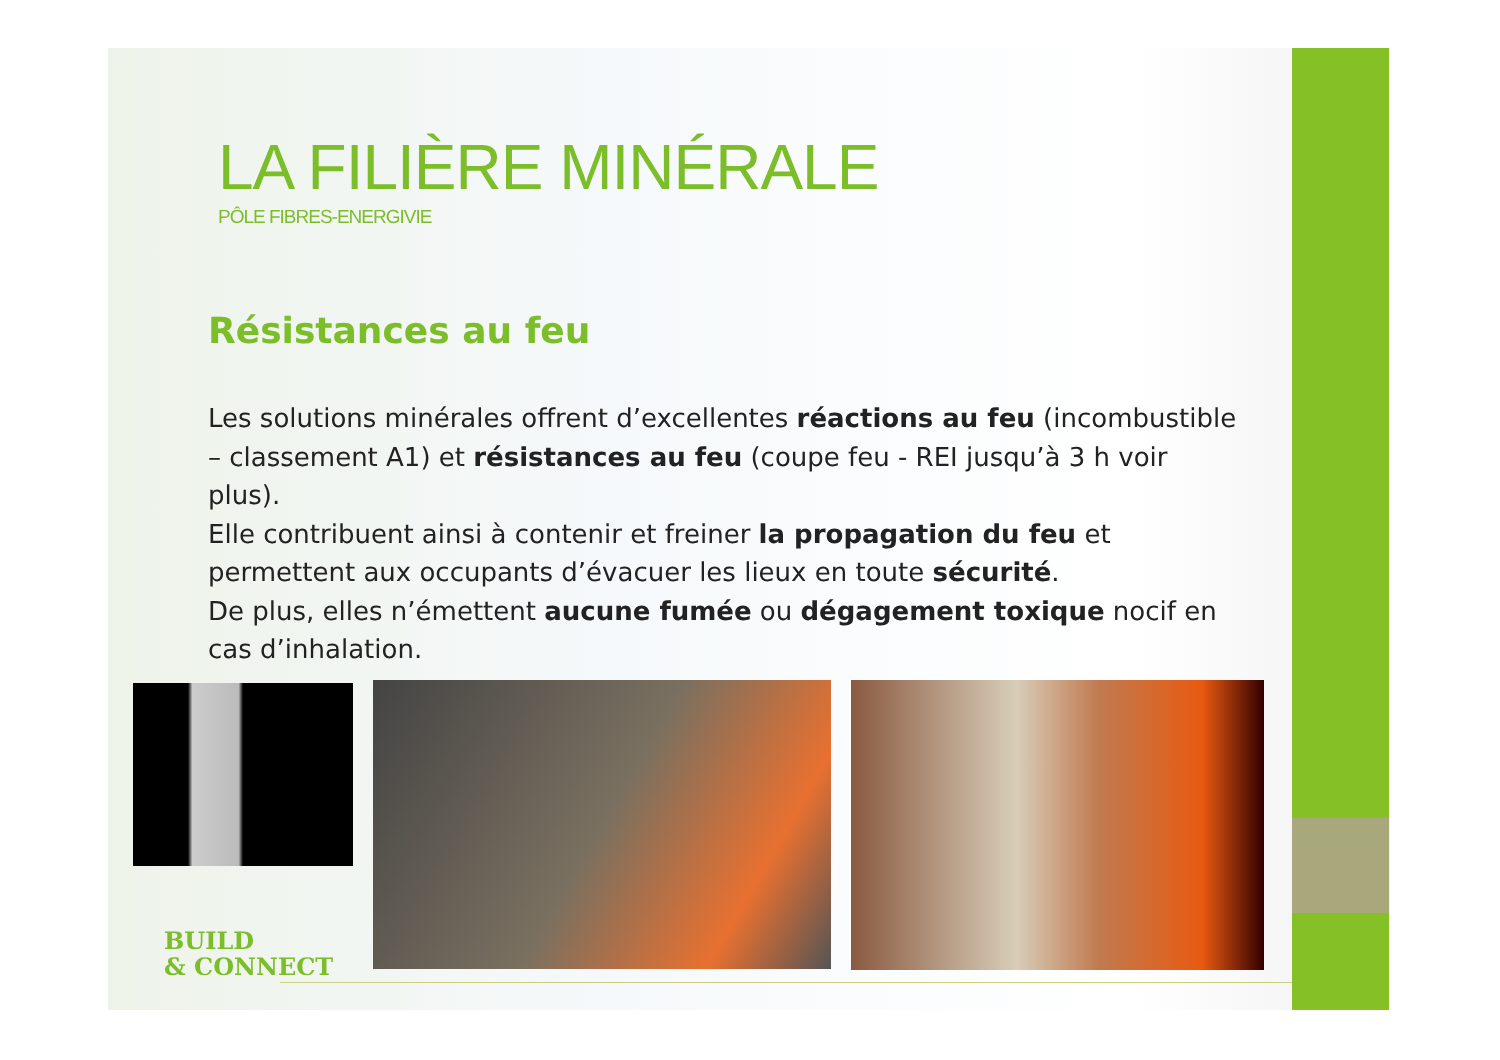LA FILIÈRE MINÉRALE
PÔLE FIBRES-ENERGIVIE
Résistances au feu
Les solutions minérales offrent d’excellentes réactions au feu (incombustible – classement A1) et résistances au feu (coupe feu - REI jusqu’à 3 h voir plus).
Elle contribuent ainsi à contenir et freiner la propagation du feu et permettent aux occupants d’évacuer les lieux en toute sécurité.
De plus, elles n’émettent aucune fumée ou dégagement toxique nocif en cas d’inhalation.
BUILD
& CONNECT